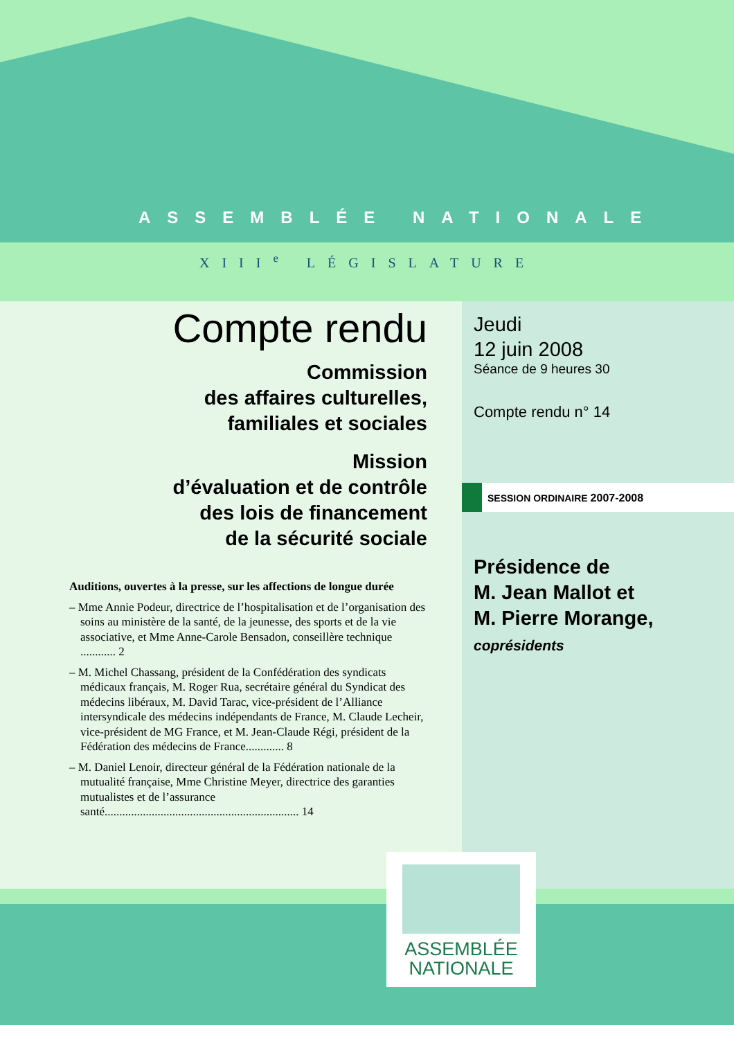ASSEMBLÉE NATIONALE
XIII<sup>e</sup> LÉGISLATURE
Compte rendu
Commission
des affaires culturelles,
familiales et sociales
Mission
d’évaluation et de contrôle
des lois de financement
de la sécurité sociale
Auditions, ouvertes à la presse, sur les affections de longue durée
– Mme Annie Podeur, directrice de l’hospitalisation et de l’organisation des soins au ministère de la santé, de la jeunesse, des sports et de la vie associative, et Mme Anne-Carole Bensadon, conseillère technique ............ 2
– M. Michel Chassang, président de la Confédération des syndicats médicaux français, M. Roger Rua, secrétaire général du Syndicat des médecins libéraux, M. David Tarac, vice-président de l’Alliance intersyndicale des médecins indépendants de France, M. Claude Lecheir, vice-président de MG France, et M. Jean-Claude Régi, président de la Fédération des médecins de France............. 8
– M. Daniel Lenoir, directeur général de la Fédération nationale de la mutualité française, Mme Christine Meyer, directrice des garanties mutualistes et de l’assurance santé.................................................................. 14
Jeudi
12 juin 2008
Séance de 9 heures 30
Compte rendu n° 14
SESSION ORDINAIRE 2007-2008
Présidence de
M. Jean Mallot et
M. Pierre Morange,
coprésidents
ASSEMBLÉE
NATIONALE